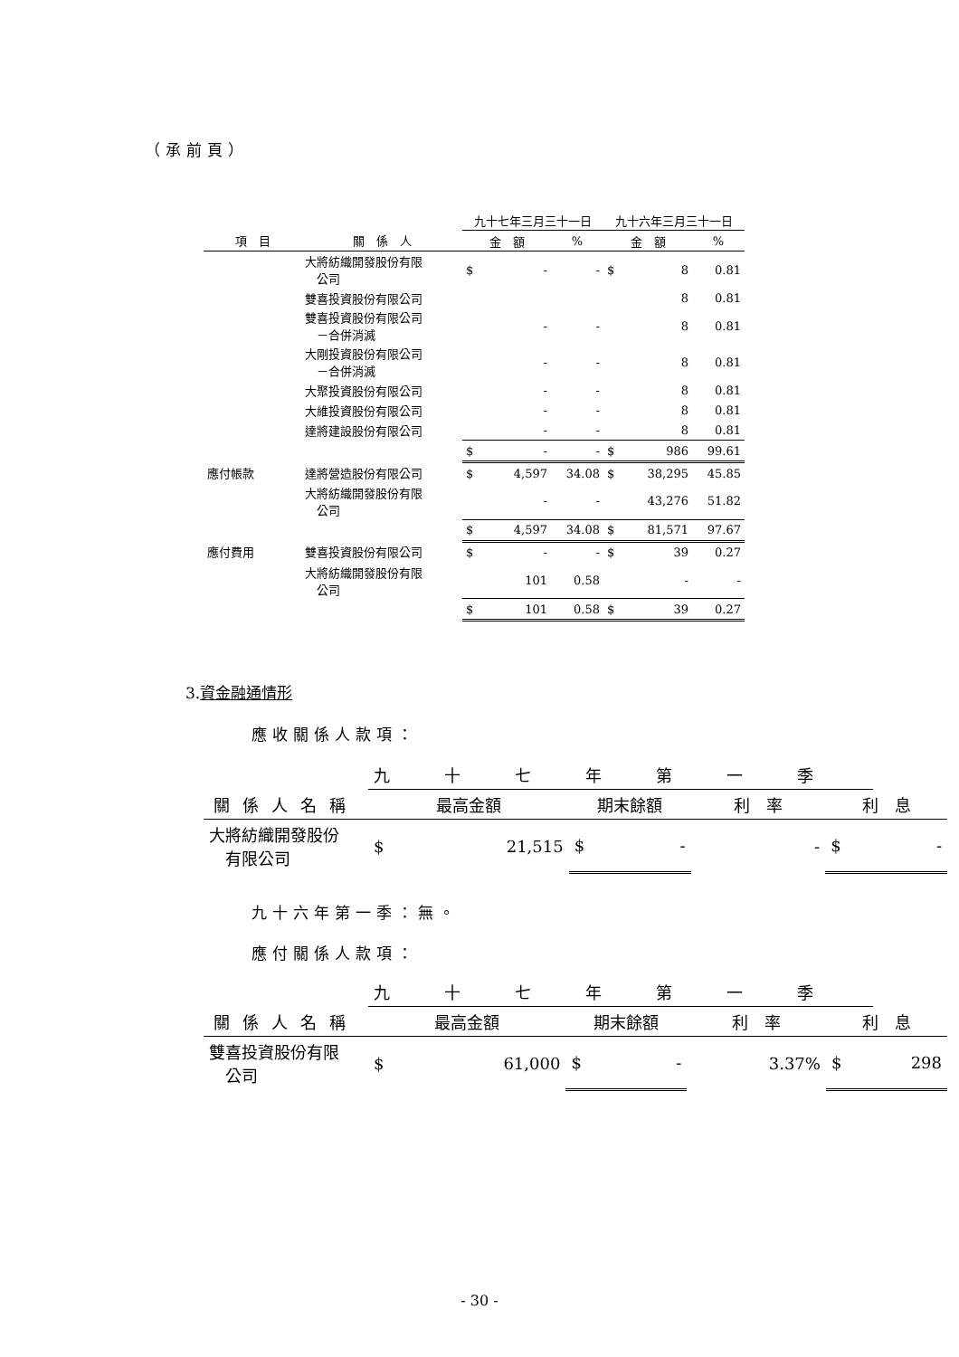（承前頁）
| | | 九十七年三月三十一日 | | | 九十六年三月三十一日 | | |
| --- | --- | --- | --- | --- | --- | --- | --- |
| 項 目 | 關 係 人 | 金 額 | | % | 金 額 | | % |
| | 大將紡織開發股份有限 公司 | $ | - | - | $ | 8 | 0.81 |
| | 雙喜投資股份有限公司 | | | | | 8 | 0.81 |
| | 雙喜投資股份有限公司 －合併消滅 | | - | - | | 8 | 0.81 |
| | 大剛投資股份有限公司 －合併消滅 | | - | - | | 8 | 0.81 |
| | 大聚投資股份有限公司 | | - | - | | 8 | 0.81 |
| | 大維投資股份有限公司 | | - | - | | 8 | 0.81 |
| | 達將建設股份有限公司 | | - | - | | 8 | 0.81 |
| | | $ | - | - | $ | 986 | 99.61 |
| 應付帳款 | 達將營造股份有限公司 | $ | 4,597 | 34.08 | $ | 38,295 | 45.85 |
| | 大將紡織開發股份有限 公司 | | - | - | | 43,276 | 51.82 |
| | | $ | 4,597 | 34.08 | $ | 81,571 | 97.67 |
| 應付費用 | 雙喜投資股份有限公司 | $ | - | - | $ | 39 | 0.27 |
| | 大將紡織開發股份有限 公司 | | 101 | 0.58 | | - | - |
| | | $ | 101 | 0.58 | $ | 39 | 0.27 |
3.資金融通情形
應收關係人款項：
| | 九十七年第一季 | | | | | | |
| --- | --- | --- | --- | --- | --- | --- | --- |
| 關係人名稱 | 最高金額 | | 期末餘額 | | 利 率 | 利 息 | |
| 大將紡織開發股份 有限公司 | $ | 21,515 | $ | - | - | $ | - |
九十六年第一季：無。
應付關係人款項：
| | 九十七年第一季 | | | | | | |
| --- | --- | --- | --- | --- | --- | --- | --- |
| 關係人名稱 | 最高金額 | | 期末餘額 | | 利 率 | 利 息 | |
| 雙喜投資股份有限 公司 | $ | 61,000 | $ | - | 3.37% | $ | 298 |
- 30 -